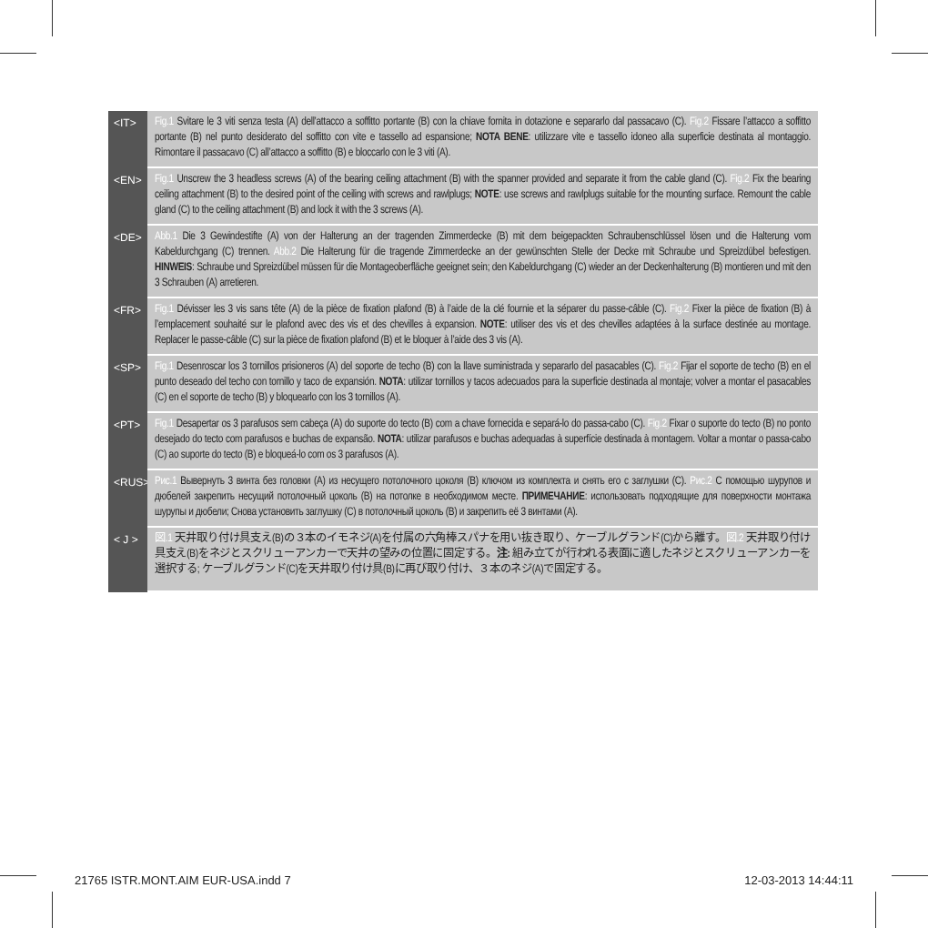<IT>
Fig.1 Svitare le 3 viti senza testa (A) dell’attacco a soffitto portante (B) con la chiave fornita in dotazione e separarlo dal passacavo (C). Fig.2 Fissare l’attacco a soffitto portante (B) nel punto desiderato del soffitto con vite e tassello ad espansione; NOTA BENE: utilizzare vite e tassello idoneo alla superficie destinata al montaggio. Rimontare il passacavo (C) all’attacco a soffitto (B) e bloccarlo con le 3 viti (A).
<EN>
Fig.1 Unscrew the 3 headless screws (A) of the bearing ceiling attachment (B) with the spanner provided and separate it from the cable gland (C). Fig.2 Fix the bearing ceiling attachment (B) to the desired point of the ceiling with screws and rawlplugs; NOTE: use screws and rawlplugs suitable for the mounting surface. Remount the cable gland (C) to the ceiling attachment (B) and lock it with the 3 screws (A).
<DE>
Abb.1 Die 3 Gewindestifte (A) von der Halterung an der tragenden Zimmerdecke (B) mit dem beigepackten Schraubenschlüssel lösen und die Halterung vom Kabeldurchgang (C) trennen. Abb.2 Die Halterung für die tragende Zimmerdecke an der gewünschten Stelle der Decke mit Schraube und Spreizdübel befestigen. HINWEIS: Schraube und Spreizdübel müssen für die Montageoberfläche geeignet sein; den Kabeldurchgang (C) wieder an der Deckenhalterung (B) montieren und mit den 3 Schrauben (A) arretieren.
<FR>
Fig.1 Dévisser les 3 vis sans tête (A) de la pièce de fixation plafond (B) à l’aide de la clé fournie et la séparer du passe-câble (C). Fig.2 Fixer la pièce de fixation (B) à l’emplacement souhaité sur le plafond avec des vis et des chevilles à expansion. NOTE: utiliser des vis et des chevilles adaptées à la surface destinée au montage. Replacer le passe-câble (C) sur la pièce de fixation plafond (B) et le bloquer à l’aide des 3 vis (A).
<SP>
Fig.1 Desenroscar los 3 tornillos prisioneros (A) del soporte de techo (B) con la llave suministrada y separarlo del pasacables (C). Fig.2 Fijar el soporte de techo (B) en el punto deseado del techo con tornillo y taco de expansión. NOTA: utilizar tornillos y tacos adecuados para la superficie destinada al montaje; volver a montar el pasacables (C) en el soporte de techo (B) y bloquearlo con los 3 tornillos (A).
<PT>
Fig.1 Desapertar os 3 parafusos sem cabeça (A) do suporte do tecto (B) com a chave fornecida e separá-lo do passa-cabo (C). Fig.2 Fixar o suporte do tecto (B) no ponto desejado do tecto com parafusos e buchas de expansão. NOTA: utilizar parafusos e buchas adequadas à superfície destinada à montagem. Voltar a montar o passa-cabo (C) ao suporte do tecto (B) e bloqueá-lo com os 3 parafusos (A).
<RUS>
Рис.1 Вывернуть 3 винта без головки (A) из несущего потолочного цоколя (B) ключом из комплекта и снять его с заглушки (C). Рис.2 С помощью шурупов и дюбелей закрепить несущий потолочный цоколь (B) на потолке в необходимом месте. ПРИМЕЧАНИЕ: использовать подходящие для поверхности монтажа шурупы и дюбели; Снова установить заглушку (C) в потолочный цоколь (B) и закрепить её 3 винтами (A).
< J >
図.1 天井取り付け具支え(B)の３本のイモネジ(A)を付属の六角棒スパナを用い抜き取り、ケーブルグランド(C)から離す。図.2 天井取り付け具支え(B)をネジとスクリューアンカーで天井の望みの位置に固定する。注: 組み立てが行われる表面に適したネジとスクリューアンカーを選択する; ケーブルグランド(C)を天井取り付け具(B)に再び取り付け、３本のネジ(A)で固定する。
21765 ISTR.MONT.AIM EUR-USA.indd 7 12-03-2013 14:44:11